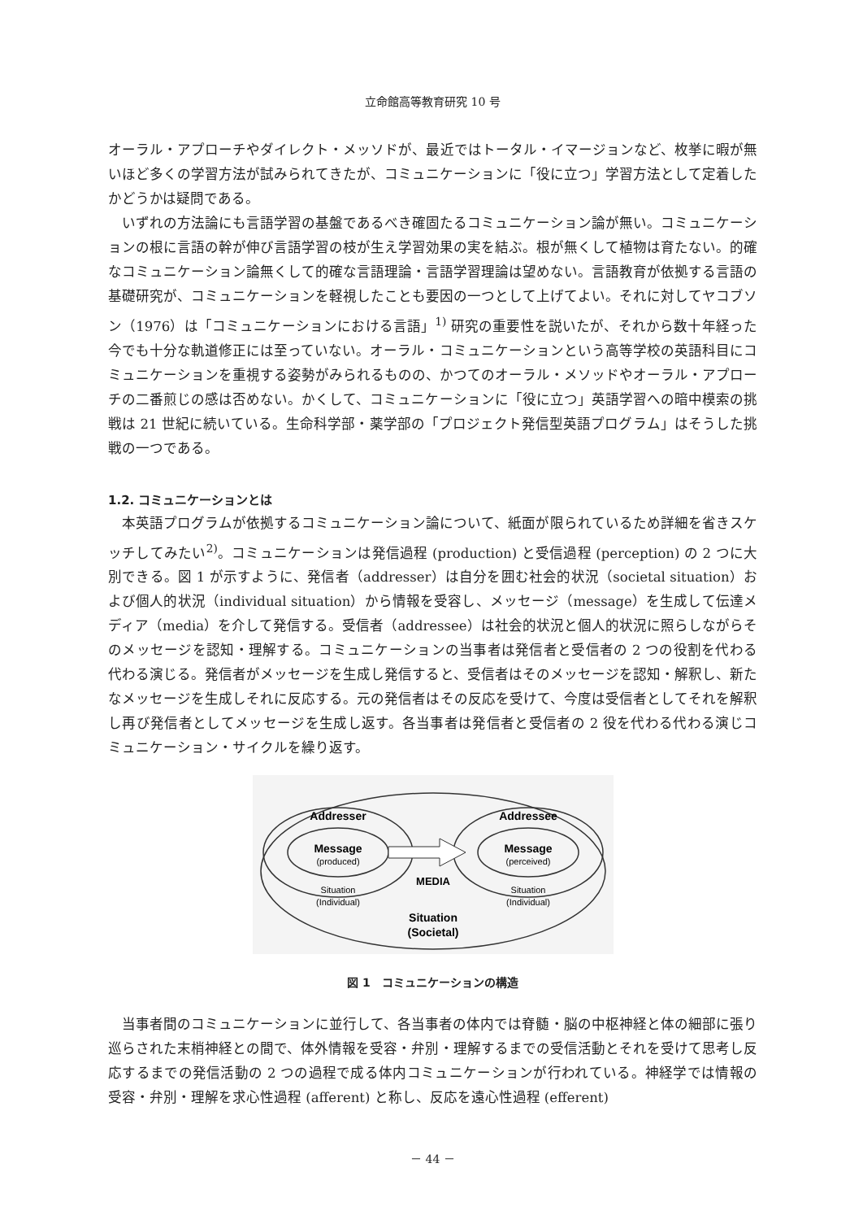立命館高等教育研究 10 号
オーラル・アプローチやダイレクト・メッソドが、最近ではトータル・イマージョンなど、枚挙に暇が無いほど多くの学習方法が試みられてきたが、コミュニケーションに「役に立つ」学習方法として定着したかどうかは疑問である。
いずれの方法論にも言語学習の基盤であるべき確固たるコミュニケーション論が無い。コミュニケーションの根に言語の幹が伸び言語学習の枝が生え学習効果の実を結ぶ。根が無くして植物は育たない。的確なコミュニケーション論無くして的確な言語理論・言語学習理論は望めない。言語教育が依拠する言語の基礎研究が、コミュニケーションを軽視したことも要因の一つとして上げてよい。それに対してヤコブソン（1976）は「コミュニケーションにおける言語」<sup>1)</sup> 研究の重要性を説いたが、それから数十年経った今でも十分な軌道修正には至っていない。オーラル・コミュニケーションという高等学校の英語科目にコミュニケーションを重視する姿勢がみられるものの、かつてのオーラル・メソッドやオーラル・アプローチの二番煎じの感は否めない。かくして、コミュニケーションに「役に立つ」英語学習への暗中模索の挑戦は 21 世紀に続いている。生命科学部・薬学部の「プロジェクト発信型英語プログラム」はそうした挑戦の一つである。
1.2. コミュニケーションとは
本英語プログラムが依拠するコミュニケーション論について、紙面が限られているため詳細を省きスケッチしてみたい<sup>2)</sup>。コミュニケーションは発信過程 (production) と受信過程 (perception) の 2 つに大別できる。図 1 が示すように、発信者（addresser）は自分を囲む社会的状況（societal situation）および個人的状況（individual situation）から情報を受容し、メッセージ（message）を生成して伝達メディア（media）を介して発信する。受信者（addressee）は社会的状況と個人的状況に照らしながらそのメッセージを認知・理解する。コミュニケーションの当事者は発信者と受信者の 2 つの役割を代わる代わる演じる。発信者がメッセージを生成し発信すると、受信者はそのメッセージを認知・解釈し、新たなメッセージを生成しそれに反応する。元の発信者はその反応を受けて、今度は受信者としてそれを解釈し再び発信者としてメッセージを生成し返す。各当事者は発信者と受信者の 2 役を代わる代わる演じコミュニケーション・サイクルを繰り返す。
Addresser
Addressee
Message
(produced)
Message
(perceived)
MEDIA
Situation
(Individual)
Situation
(Individual)
Situation
(Societal)
図 1　コミュニケーションの構造
当事者間のコミュニケーションに並行して、各当事者の体内では脊髄・脳の中枢神経と体の細部に張り巡らされた末梢神経との間で、体外情報を受容・弁別・理解するまでの受信活動とそれを受けて思考し反応するまでの発信活動の 2 つの過程で成る体内コミュニケーションが行われている。神経学では情報の受容・弁別・理解を求心性過程 (afferent) と称し、反応を遠心性過程 (efferent)
－ 44 －